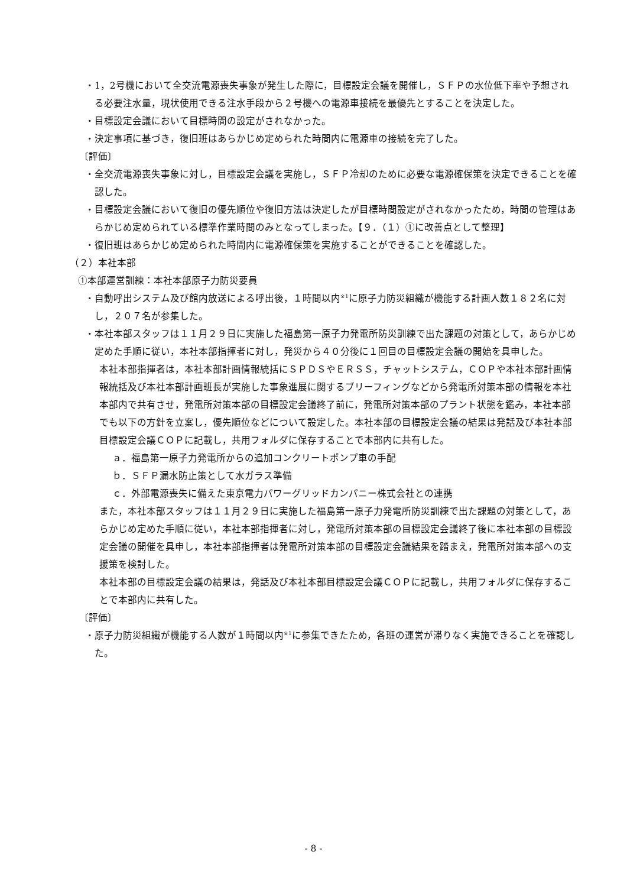・1，2号機において全交流電源喪失事象が発生した際に，目標設定会議を開催し，ＳＦＰの水位低下率や予想される必要注水量，現状使用できる注水手段から２号機への電源車接続を最優先とすることを決定した。
・目標設定会議において目標時間の設定がされなかった。
・決定事項に基づき，復旧班はあらかじめ定められた時間内に電源車の接続を完了した。
〔評価〕
・全交流電源喪失事象に対し，目標設定会議を実施し，ＳＦＰ冷却のために必要な電源確保策を決定できることを確認した。
・目標設定会議において復旧の優先順位や復旧方法は決定したが目標時間設定がされなかったため，時間の管理はあらかじめ定められている標準作業時間のみとなってしまった。【９．（１）①に改善点として整理】
・復旧班はあらかじめ定められた時間内に電源確保策を実施することができることを確認した。
（２）本社本部
①本部運営訓練：本社本部原子力防災要員
・自動呼出システム及び館内放送による呼出後，１時間以内<sup>※1</sup>に原子力防災組織が機能する計画人数１８２名に対し，２０７名が参集した。
・本社本部スタッフは１１月２９日に実施した福島第一原子力発電所防災訓練で出た課題の対策として，あらかじめ定めた手順に従い，本社本部指揮者に対し，発災から４０分後に１回目の目標設定会議の開始を具申した。
本社本部指揮者は，本社本部計画情報統括にＳＰＤＳやＥＲＳＳ，チャットシステム，ＣＯＰや本社本部計画情報統括及び本社本部計画班長が実施した事象進展に関するブリーフィングなどから発電所対策本部の情報を本社本部内で共有させ，発電所対策本部の目標設定会議終了前に，発電所対策本部のプラント状態を鑑み，本社本部でも以下の方針を立案し，優先順位などについて設定した。本社本部の目標設定会議の結果は発話及び本社本部目標設定会議ＣＯＰに記載し，共用フォルダに保存することで本部内に共有した。
ａ．福島第一原子力発電所からの追加コンクリートポンプ車の手配
ｂ．ＳＦＰ漏水防止策として水ガラス準備
ｃ．外部電源喪失に備えた東京電力パワーグリッドカンパニー株式会社との連携
また，本社本部スタッフは１１月２９日に実施した福島第一原子力発電所防災訓練で出た課題の対策として，あらかじめ定めた手順に従い，本社本部指揮者に対し，発電所対策本部の目標設定会議終了後に本社本部の目標設定会議の開催を具申し，本社本部指揮者は発電所対策本部の目標設定会議結果を踏まえ，発電所対策本部への支援策を検討した。
本社本部の目標設定会議の結果は，発話及び本社本部目標設定会議ＣＯＰに記載し，共用フォルダに保存することで本部内に共有した。
〔評価〕
・原子力防災組織が機能する人数が１時間以内<sup>※1</sup>に参集できたため，各班の運営が滞りなく実施できることを確認した。
- 8 -